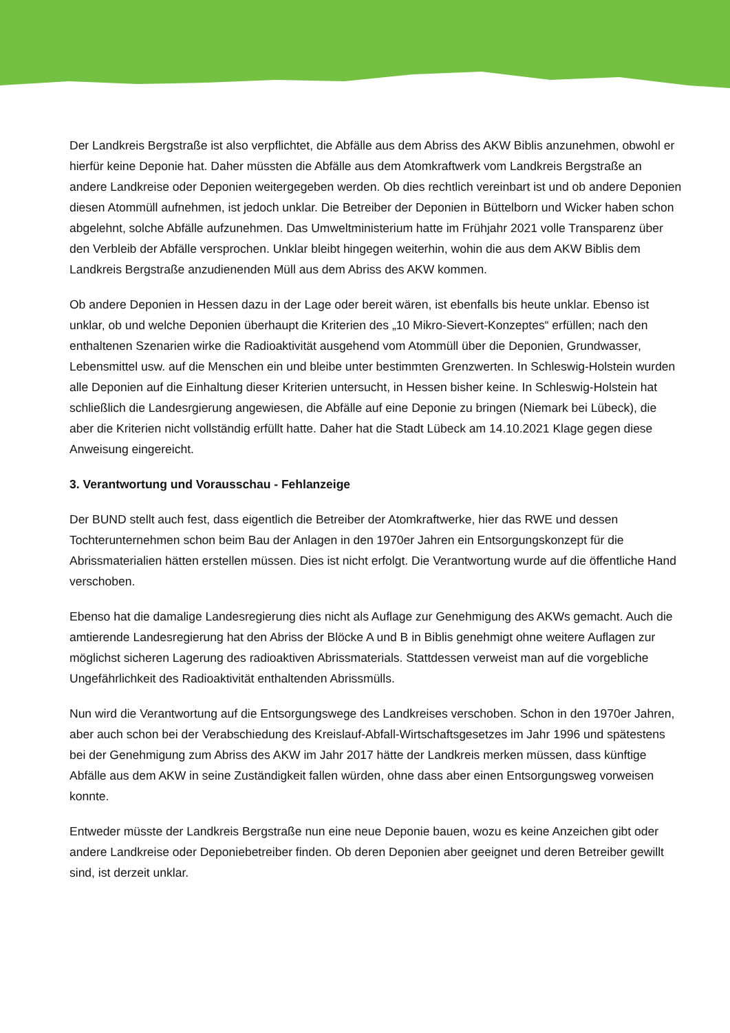Der Landkreis Bergstraße ist also verpflichtet, die Abfälle aus dem Abriss des AKW Biblis anzunehmen, obwohl er hierfür keine Deponie hat. Daher müssten die Abfälle aus dem Atomkraftwerk vom Landkreis Bergstraße an andere Landkreise oder Deponien weitergegeben werden. Ob dies rechtlich vereinbart ist und ob andere Deponien diesen Atommüll aufnehmen, ist jedoch unklar. Die Betreiber der Deponien in Büttelborn und Wicker haben schon abgelehnt, solche Abfälle aufzunehmen. Das Umweltministerium hatte im Frühjahr 2021 volle Transparenz über den Verbleib der Abfälle versprochen. Unklar bleibt hingegen weiterhin, wohin die aus dem AKW Biblis dem Landkreis Bergstraße anzudienenden Müll aus dem Abriss des AKW kommen.
Ob andere Deponien in Hessen dazu in der Lage oder bereit wären, ist ebenfalls bis heute unklar. Ebenso ist unklar, ob und welche Deponien überhaupt die Kriterien des „10 Mikro-Sievert-Konzeptes“ erfüllen; nach den enthaltenen Szenarien wirke die Radioaktivität ausgehend vom Atommüll über die Deponien, Grundwasser, Lebensmittel usw. auf die Menschen ein und bleibe unter bestimmten Grenzwerten. In Schleswig-Holstein wurden alle Deponien auf die Einhaltung dieser Kriterien untersucht, in Hessen bisher keine. In Schleswig-Holstein hat schließlich die Landesrgierung angewiesen, die Abfälle auf eine Deponie zu bringen (Niemark bei Lübeck), die aber die Kriterien nicht vollständig erfüllt hatte. Daher hat die Stadt Lübeck am 14.10.2021 Klage gegen diese Anweisung eingereicht.
3. Verantwortung und Vorausschau - Fehlanzeige
Der BUND stellt auch fest, dass eigentlich die Betreiber der Atomkraftwerke, hier das RWE und dessen Tochterunternehmen schon beim Bau der Anlagen in den 1970er Jahren ein Entsorgungskonzept für die Abrissmaterialien hätten erstellen müssen. Dies ist nicht erfolgt. Die Verantwortung wurde auf die öffentliche Hand verschoben.
Ebenso hat die damalige Landesregierung dies nicht als Auflage zur Genehmigung des AKWs gemacht. Auch die amtierende Landesregierung hat den Abriss der Blöcke A und B in Biblis genehmigt ohne weitere Auflagen zur möglichst sicheren Lagerung des radioaktiven Abrissmaterials. Stattdessen verweist man auf die vorgebliche Ungefährlichkeit des Radioaktivität enthaltenden Abrissmülls.
Nun wird die Verantwortung auf die Entsorgungswege des Landkreises verschoben. Schon in den 1970er Jahren, aber auch schon bei der Verabschiedung des Kreislauf-Abfall-Wirtschaftsgesetzes im Jahr 1996 und spätestens bei der Genehmigung zum Abriss des AKW im Jahr 2017 hätte der Landkreis merken müssen, dass künftige Abfälle aus dem AKW in seine Zuständigkeit fallen würden, ohne dass aber einen Entsorgungsweg vorweisen konnte.
Entweder müsste der Landkreis Bergstraße nun eine neue Deponie bauen, wozu es keine Anzeichen gibt oder andere Landkreise oder Deponiebetreiber finden. Ob deren Deponien aber geeignet und deren Betreiber gewillt sind, ist derzeit unklar.